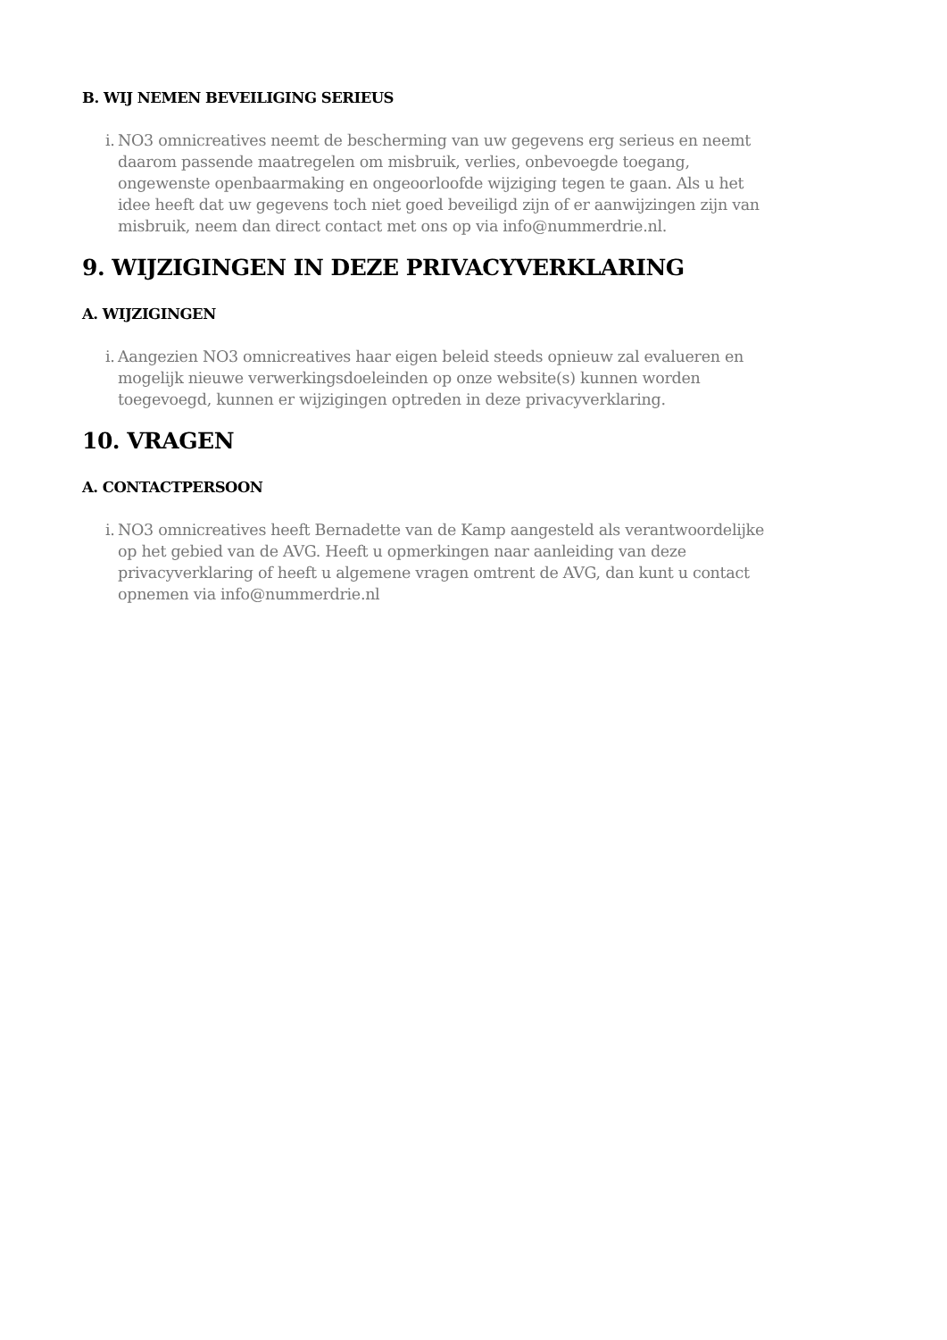B. WIJ NEMEN BEVEILIGING SERIEUS
i. NO3 omnicreatives neemt de bescherming van uw gegevens erg serieus en neemt daarom passende maatregelen om misbruik, verlies, onbevoegde toegang, ongewenste openbaarmaking en ongeoorloofde wijziging tegen te gaan. Als u het idee heeft dat uw gegevens toch niet goed beveiligd zijn of er aanwijzingen zijn van misbruik, neem dan direct contact met ons op via info@nummerdrie.nl.
9. WIJZIGINGEN IN DEZE PRIVACYVERKLARING
A. WIJZIGINGEN
i. Aangezien NO3 omnicreatives haar eigen beleid steeds opnieuw zal evalueren en mogelijk nieuwe verwerkingsdoeleinden op onze website(s) kunnen worden toegevoegd, kunnen er wijzigingen optreden in deze privacyverklaring.
10. VRAGEN
A. CONTACTPERSOON
i. NO3 omnicreatives heeft Bernadette van de Kamp aangesteld als verantwoordelijke op het gebied van de AVG. Heeft u opmerkingen naar aanleiding van deze privacyverklaring of heeft u algemene vragen omtrent de AVG, dan kunt u contact opnemen via info@nummerdrie.nl